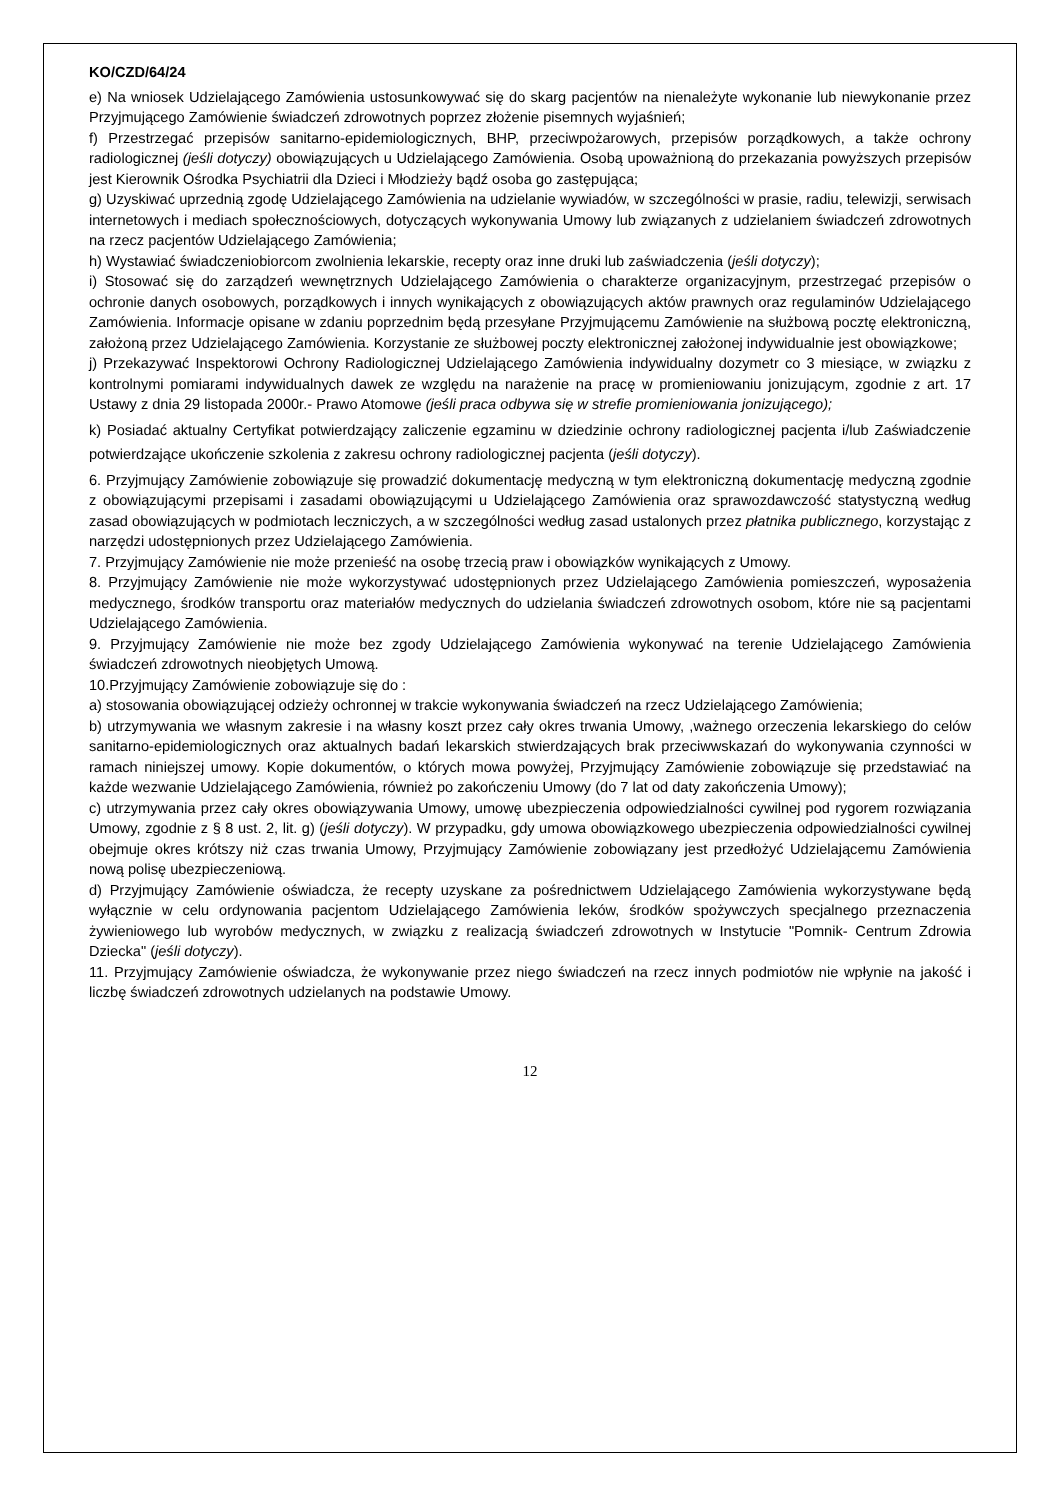KO/CZD/64/24
e) Na wniosek Udzielającego Zamówienia ustosunkowywać się do skarg pacjentów na nienależyte wykonanie lub niewykonanie przez Przyjmującego Zamówienie świadczeń zdrowotnych poprzez złożenie pisemnych wyjaśnień;
f) Przestrzegać przepisów sanitarno-epidemiologicznych, BHP, przeciwpożarowych, przepisów porządkowych, a także ochrony radiologicznej (jeśli dotyczy) obowiązujących u Udzielającego Zamówienia. Osobą upoważnioną do przekazania powyższych przepisów jest Kierownik Ośrodka Psychiatrii dla Dzieci i Młodzieży bądź osoba go zastępująca;
g) Uzyskiwać uprzednią zgodę Udzielającego Zamówienia na udzielanie wywiadów, w szczególności w prasie, radiu, telewizji, serwisach internetowych i mediach społecznościowych, dotyczących wykonywania Umowy lub związanych z udzielaniem świadczeń zdrowotnych na rzecz pacjentów Udzielającego Zamówienia;
h) Wystawiać świadczeniobiorcom zwolnienia lekarskie, recepty oraz inne druki lub zaświadczenia (jeśli dotyczy);
i) Stosować się do zarządzeń wewnętrznych Udzielającego Zamówienia o charakterze organizacyjnym, przestrzegać przepisów o ochronie danych osobowych, porządkowych i innych wynikających z obowiązujących aktów prawnych oraz regulaminów Udzielającego Zamówienia. Informacje opisane w zdaniu poprzednim będą przesyłane Przyjmującemu Zamówienie na służbową pocztę elektroniczną, założoną przez Udzielającego Zamówienia. Korzystanie ze służbowej poczty elektronicznej założonej indywidualnie jest obowiązkowe;
j) Przekazywać Inspektorowi Ochrony Radiologicznej Udzielającego Zamówienia indywidualny dozymetr co 3 miesiące, w związku z kontrolnymi pomiarami indywidualnych dawek ze względu na narażenie na pracę w promieniowaniu jonizującym, zgodnie z art. 17 Ustawy z dnia 29 listopada 2000r.- Prawo Atomowe (jeśli praca odbywa się w strefie promieniowania jonizującego);
k) Posiadać aktualny Certyfikat potwierdzający zaliczenie egzaminu w dziedzinie ochrony radiologicznej pacjenta i/lub Zaświadczenie potwierdzające ukończenie szkolenia z zakresu ochrony radiologicznej pacjenta (jeśli dotyczy).
6. Przyjmujący Zamówienie zobowiązuje się prowadzić dokumentację medyczną w tym elektroniczną dokumentację medyczną zgodnie z obowiązującymi przepisami i zasadami obowiązującymi u Udzielającego Zamówienia oraz sprawozdawczość statystyczną według zasad obowiązujących w podmiotach leczniczych, a w szczególności według zasad ustalonych przez płatnika publicznego, korzystając z narzędzi udostępnionych przez Udzielającego Zamówienia.
7. Przyjmujący Zamówienie nie może przenieść na osobę trzecią praw i obowiązków wynikających z Umowy.
8. Przyjmujący Zamówienie nie może wykorzystywać udostępnionych przez Udzielającego Zamówienia pomieszczeń, wyposażenia medycznego, środków transportu oraz materiałów medycznych do udzielania świadczeń zdrowotnych osobom, które nie są pacjentami Udzielającego Zamówienia.
9. Przyjmujący Zamówienie nie może bez zgody Udzielającego Zamówienia wykonywać na terenie Udzielającego Zamówienia świadczeń zdrowotnych nieobjętych Umową.
10.Przyjmujący Zamówienie zobowiązuje się do :
a) stosowania obowiązującej odzieży ochronnej w trakcie wykonywania świadczeń na rzecz Udzielającego Zamówienia;
b) utrzymywania we własnym zakresie i na własny koszt przez cały okres trwania Umowy, ,ważnego orzeczenia lekarskiego do celów sanitarno-epidemiologicznych oraz aktualnych badań lekarskich stwierdzających brak przeciwwskazań do wykonywania czynności w ramach niniejszej umowy. Kopie dokumentów, o których mowa powyżej, Przyjmujący Zamówienie zobowiązuje się przedstawiać na każde wezwanie Udzielającego Zamówienia, również po zakończeniu Umowy (do 7 lat od daty zakończenia Umowy);
c) utrzymywania przez cały okres obowiązywania Umowy, umowę ubezpieczenia odpowiedzialności cywilnej pod rygorem rozwiązania Umowy, zgodnie z § 8 ust. 2, lit. g) (jeśli dotyczy). W przypadku, gdy umowa obowiązkowego ubezpieczenia odpowiedzialności cywilnej obejmuje okres krótszy niż czas trwania Umowy, Przyjmujący Zamówienie zobowiązany jest przedłożyć Udzielającemu Zamówienia nową polisę ubezpieczeniową.
d) Przyjmujący Zamówienie oświadcza, że recepty uzyskane za pośrednictwem Udzielającego Zamówienia wykorzystywane będą wyłącznie w celu ordynowania pacjentom Udzielającego Zamówienia leków, środków spożywczych specjalnego przeznaczenia żywieniowego lub wyrobów medycznych, w związku z realizacją świadczeń zdrowotnych w Instytucie "Pomnik- Centrum Zdrowia Dziecka" (jeśli dotyczy).
11. Przyjmujący Zamówienie oświadcza, że wykonywanie przez niego świadczeń na rzecz innych podmiotów nie wpłynie na jakość i liczbę świadczeń zdrowotnych udzielanych na podstawie Umowy.
12